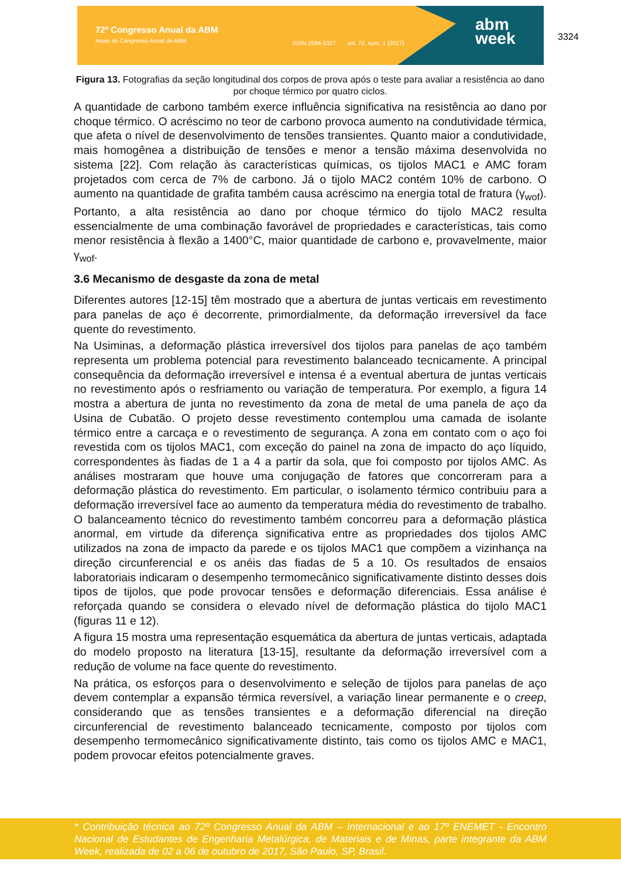72º Congresso Anual da ABM
Anais do Congresso Anual da ABM
ISSN 2594-5327 vol. 72, num. 1 (2017)
abm
week
3324
Figura 13. Fotografias da seção longitudinal dos corpos de prova após o teste para avaliar a resistência ao dano por choque térmico por quatro ciclos.
A quantidade de carbono também exerce influência significativa na resistência ao dano por choque térmico. O acréscimo no teor de carbono provoca aumento na condutividade térmica, que afeta o nível de desenvolvimento de tensões transientes. Quanto maior a condutividade, mais homogênea a distribuição de tensões e menor a tensão máxima desenvolvida no sistema [22]. Com relação às características químicas, os tijolos MAC1 e AMC foram projetados com cerca de 7% de carbono. Já o tijolo MAC2 contém 10% de carbono. O aumento na quantidade de grafita também causa acréscimo na energia total de fratura (γ<sub>wof</sub>). Portanto, a alta resistência ao dano por choque térmico do tijolo MAC2 resulta essencialmente de uma combinação favorável de propriedades e características, tais como menor resistência à flexão a 1400°C, maior quantidade de carbono e, provavelmente, maior γ<sub>wof</sub>.
3.6 Mecanismo de desgaste da zona de metal
Diferentes autores [12-15] têm mostrado que a abertura de juntas verticais em revestimento para panelas de aço é decorrente, primordialmente, da deformação irreversível da face quente do revestimento.
Na Usiminas, a deformação plástica irreversível dos tijolos para panelas de aço também representa um problema potencial para revestimento balanceado tecnicamente. A principal consequência da deformação irreversível e intensa é a eventual abertura de juntas verticais no revestimento após o resfriamento ou variação de temperatura. Por exemplo, a figura 14 mostra a abertura de junta no revestimento da zona de metal de uma panela de aço da Usina de Cubatão. O projeto desse revestimento contemplou uma camada de isolante térmico entre a carcaça e o revestimento de segurança. A zona em contato com o aço foi revestida com os tijolos MAC1, com exceção do painel na zona de impacto do aço líquido, correspondentes às fiadas de 1 a 4 a partir da sola, que foi composto por tijolos AMC. As análises mostraram que houve uma conjugação de fatores que concorreram para a deformação plástica do revestimento. Em particular, o isolamento térmico contribuiu para a deformação irreversível face ao aumento da temperatura média do revestimento de trabalho. O balanceamento técnico do revestimento também concorreu para a deformação plástica anormal, em virtude da diferença significativa entre as propriedades dos tijolos AMC utilizados na zona de impacto da parede e os tijolos MAC1 que compõem a vizinhança na direção circunferencial e os anéis das fiadas de 5 a 10. Os resultados de ensaios laboratoriais indicaram o desempenho termomecânico significativamente distinto desses dois tipos de tijolos, que pode provocar tensões e deformação diferenciais. Essa análise é reforçada quando se considera o elevado nível de deformação plástica do tijolo MAC1 (figuras 11 e 12).
A figura 15 mostra uma representação esquemática da abertura de juntas verticais, adaptada do modelo proposto na literatura [13-15], resultante da deformação irreversível com a redução de volume na face quente do revestimento.
Na prática, os esforços para o desenvolvimento e seleção de tijolos para panelas de aço devem contemplar a expansão térmica reversível, a variação linear permanente e o creep, considerando que as tensões transientes e a deformação diferencial na direção circunferencial de revestimento balanceado tecnicamente, composto por tijolos com desempenho termomecânico significativamente distinto, tais como os tijolos AMC e MAC1, podem provocar efeitos potencialmente graves.
* Contribuição técnica ao 72º Congresso Anual da ABM – Internacional e ao 17º ENEMET - Encontro Nacional de Estudantes de Engenharia Metalúrgica, de Materiais e de Minas, parte integrante da ABM Week, realizada de 02 a 06 de outubro de 2017, São Paulo, SP, Brasil.